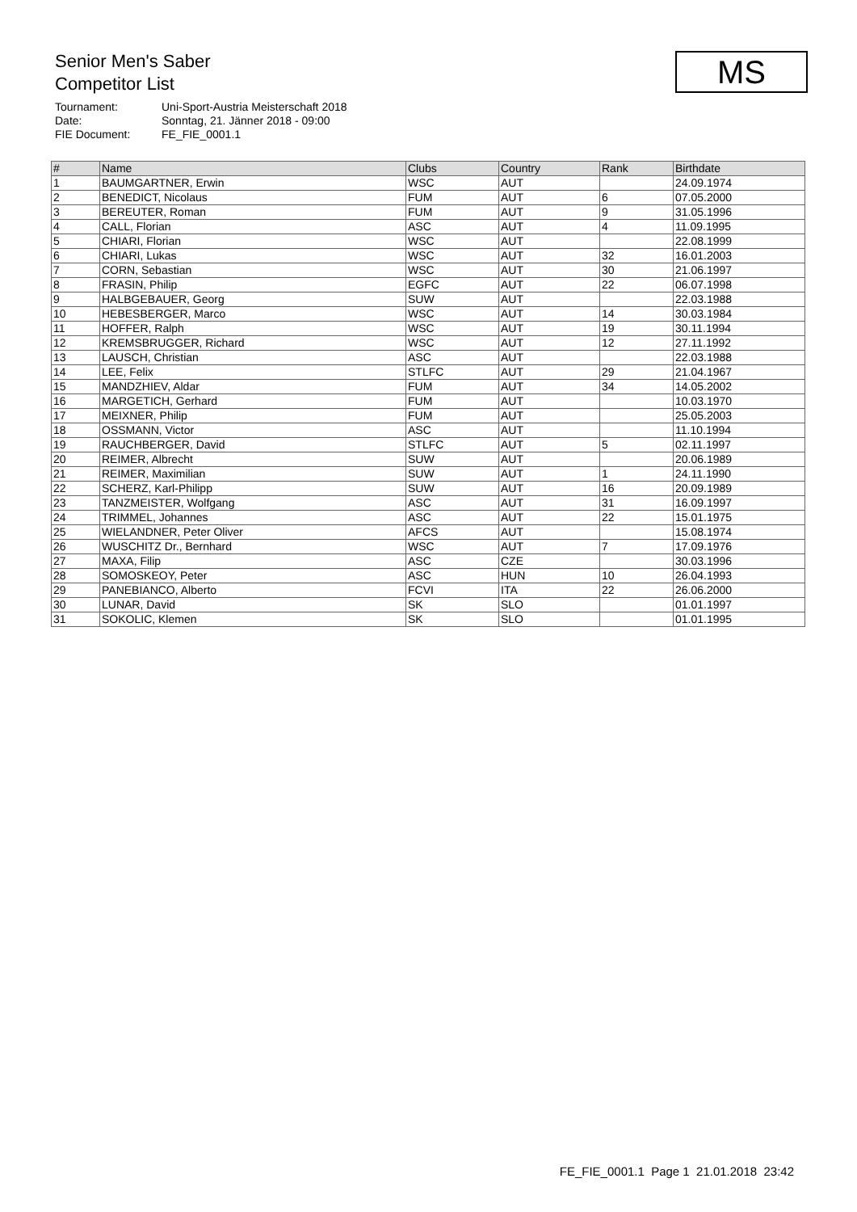Senior Men's Saber
Competitor List
Tournament: Uni-Sport-Austria Meisterschaft 2018
Date: Sonntag, 21. Jänner 2018 - 09:00
FIE Document: FE_FIE_0001.1
MS
| # | Name | Clubs | Country | Rank | Birthdate |
| --- | --- | --- | --- | --- | --- |
| 1 | BAUMGARTNER, Erwin | WSC | AUT | | 24.09.1974 |
| 2 | BENEDICT, Nicolaus | FUM | AUT | 6 | 07.05.2000 |
| 3 | BEREUTER, Roman | FUM | AUT | 9 | 31.05.1996 |
| 4 | CALL, Florian | ASC | AUT | 4 | 11.09.1995 |
| 5 | CHIARI, Florian | WSC | AUT | | 22.08.1999 |
| 6 | CHIARI, Lukas | WSC | AUT | 32 | 16.01.2003 |
| 7 | CORN, Sebastian | WSC | AUT | 30 | 21.06.1997 |
| 8 | FRASIN, Philip | EGFC | AUT | 22 | 06.07.1998 |
| 9 | HALBGEBAUER, Georg | SUW | AUT | | 22.03.1988 |
| 10 | HEBESBERGER, Marco | WSC | AUT | 14 | 30.03.1984 |
| 11 | HOFFER, Ralph | WSC | AUT | 19 | 30.11.1994 |
| 12 | KREMSBRUGGER, Richard | WSC | AUT | 12 | 27.11.1992 |
| 13 | LAUSCH, Christian | ASC | AUT | | 22.03.1988 |
| 14 | LEE, Felix | STLFC | AUT | 29 | 21.04.1967 |
| 15 | MANDZHIEV, Aldar | FUM | AUT | 34 | 14.05.2002 |
| 16 | MARGETICH, Gerhard | FUM | AUT | | 10.03.1970 |
| 17 | MEIXNER, Philip | FUM | AUT | | 25.05.2003 |
| 18 | OSSMANN, Victor | ASC | AUT | | 11.10.1994 |
| 19 | RAUCHBERGER, David | STLFC | AUT | 5 | 02.11.1997 |
| 20 | REIMER, Albrecht | SUW | AUT | | 20.06.1989 |
| 21 | REIMER, Maximilian | SUW | AUT | 1 | 24.11.1990 |
| 22 | SCHERZ, Karl-Philipp | SUW | AUT | 16 | 20.09.1989 |
| 23 | TANZMEISTER, Wolfgang | ASC | AUT | 31 | 16.09.1997 |
| 24 | TRIMMEL, Johannes | ASC | AUT | 22 | 15.01.1975 |
| 25 | WIELANDNER, Peter Oliver | AFCS | AUT | | 15.08.1974 |
| 26 | WUSCHITZ Dr., Bernhard | WSC | AUT | 7 | 17.09.1976 |
| 27 | MAXA, Filip | ASC | CZE | | 30.03.1996 |
| 28 | SOMOSKEOY, Peter | ASC | HUN | 10 | 26.04.1993 |
| 29 | PANEBIANCO, Alberto | FCVI | ITA | 22 | 26.06.2000 |
| 30 | LUNAR, David | SK | SLO | | 01.01.1997 |
| 31 | SOKOLIC, Klemen | SK | SLO | | 01.01.1995 |
FE_FIE_0001.1 Page 1 21.01.2018 23:42